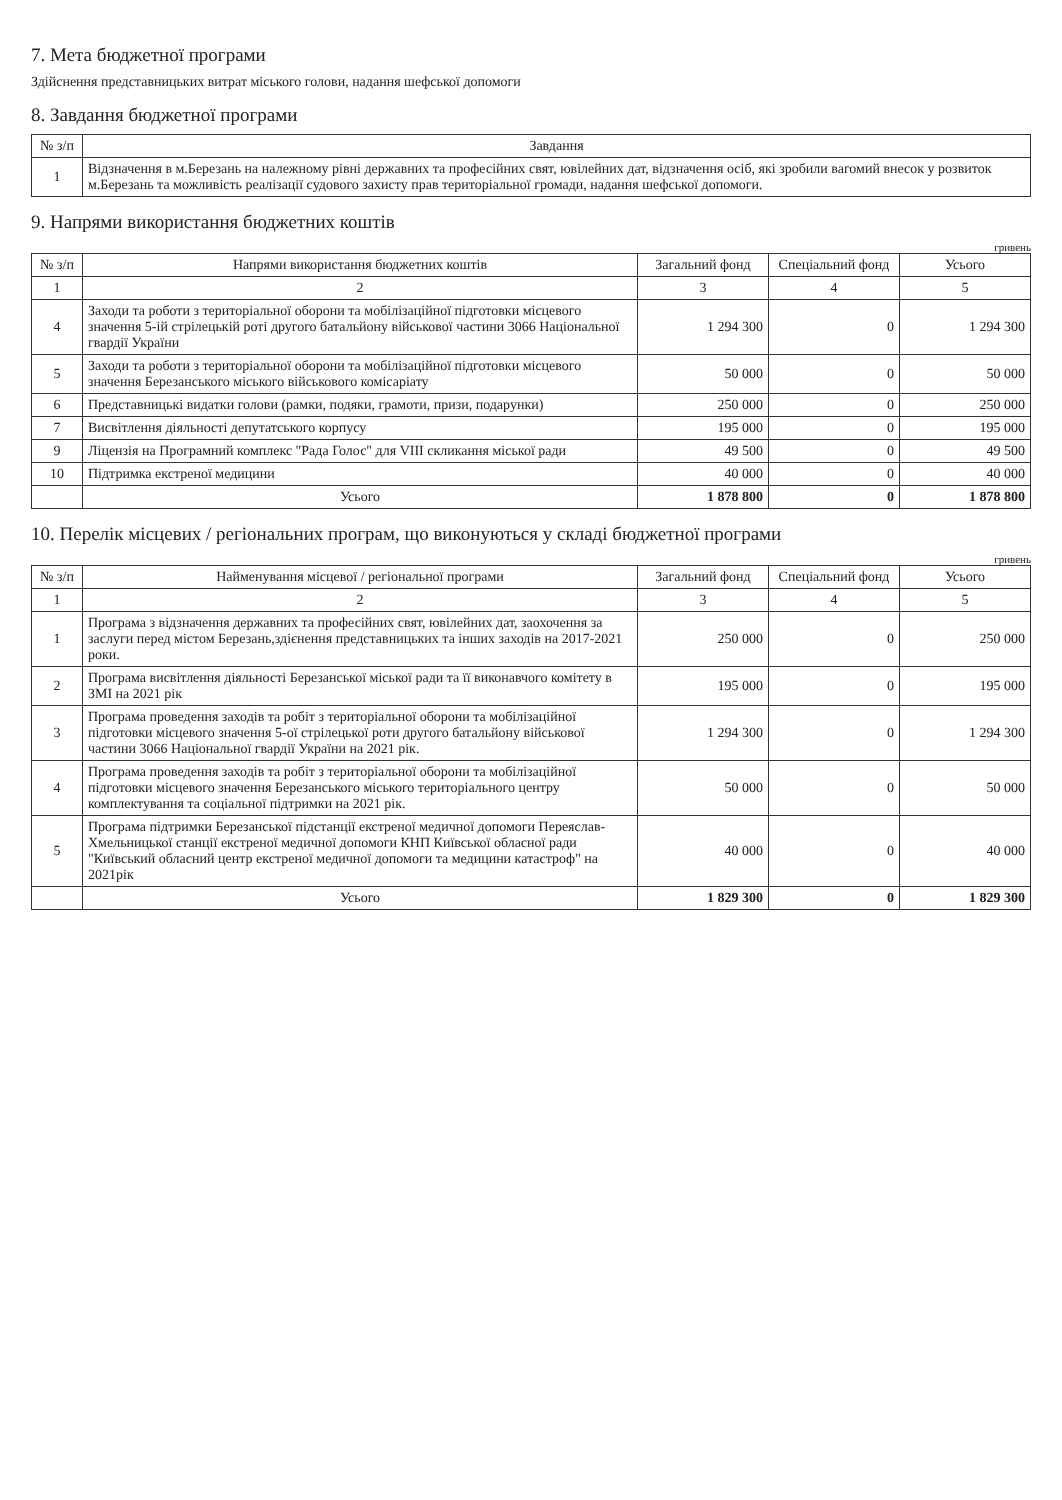7. Мета бюджетної програми
Здійснення представницьких витрат міського голови, надання шефської допомоги
8. Завдання бюджетної програми
| № з/п | Завдання |
| --- | --- |
| 1 | Відзначення в м.Березань на належному рівні державних та професійних свят, ювілейних дат, відзначення осіб, які зробили вагомий внесок у розвиток м.Березань та можливість реалізації судового захисту прав територіальної громади, надання шефської допомоги. |
9. Напрями використання бюджетних коштів
гривень
| № з/п | Напрями використання бюджетних коштів | Загальний фонд | Спеціальний фонд | Усього |
| --- | --- | --- | --- | --- |
| 1 | 2 | 3 | 4 | 5 |
| 4 | Заходи та роботи з територіальної оборони та мобілізаційної підготовки місцевого значення 5-ій стрілецькій роті другого батальйону військової частини 3066 Національної гвардії України | 1 294 300 | 0 | 1 294 300 |
| 5 | Заходи та роботи з територіальної оборони та мобілізаційної підготовки місцевого значення Березанського міського військового комісаріату | 50 000 | 0 | 50 000 |
| 6 | Представницькі видатки голови (рамки, подяки, грамоти, призи, подарунки) | 250 000 | 0 | 250 000 |
| 7 | Висвітлення діяльності депутатського корпусу | 195 000 | 0 | 195 000 |
| 9 | Ліцензія на Програмний комплекс "Рада Голос" для VIII скликання міської ради | 49 500 | 0 | 49 500 |
| 10 | Підтримка екстреної медицини | 40 000 | 0 | 40 000 |
| | Усього | 1 878 800 | 0 | 1 878 800 |
10. Перелік місцевих / регіональних програм, що виконуються у складі бюджетної програми
гривень
| № з/п | Найменування місцевої / регіональної програми | Загальний фонд | Спеціальний фонд | Усього |
| --- | --- | --- | --- | --- |
| 1 | 2 | 3 | 4 | 5 |
| 1 | Програма з відзначення державних та професійних свят, ювілейних дат, заохочення за заслуги перед містом Березань,здієнення представницьких та інших заходів на 2017-2021 роки. | 250 000 | 0 | 250 000 |
| 2 | Програма висвітлення діяльності Березанської міської ради та її виконавчого комітету в ЗМІ на 2021 рік | 195 000 | 0 | 195 000 |
| 3 | Програма проведення заходів та робіт з територіальної оборони та мобілізаційної підготовки місцевого значення 5-ої стрілецької роти другого батальйону військової частини 3066 Національної гвардії України на 2021 рік. | 1 294 300 | 0 | 1 294 300 |
| 4 | Програма проведення заходів та робіт з територіальної оборони та мобілізаційної підготовки місцевого значення Березанського міського територіального центру комплектування та соціальної підтримки на 2021 рік. | 50 000 | 0 | 50 000 |
| 5 | Програма підтримки Березанської підстанції екстреної медичної допомоги Переяслав-Хмельницької станції екстреної медичної допомоги КНП Київської обласної ради "Київський обласний центр екстреної медичної допомоги та медицини катастроф" на 2021рік | 40 000 | 0 | 40 000 |
| | Усього | 1 829 300 | 0 | 1 829 300 |